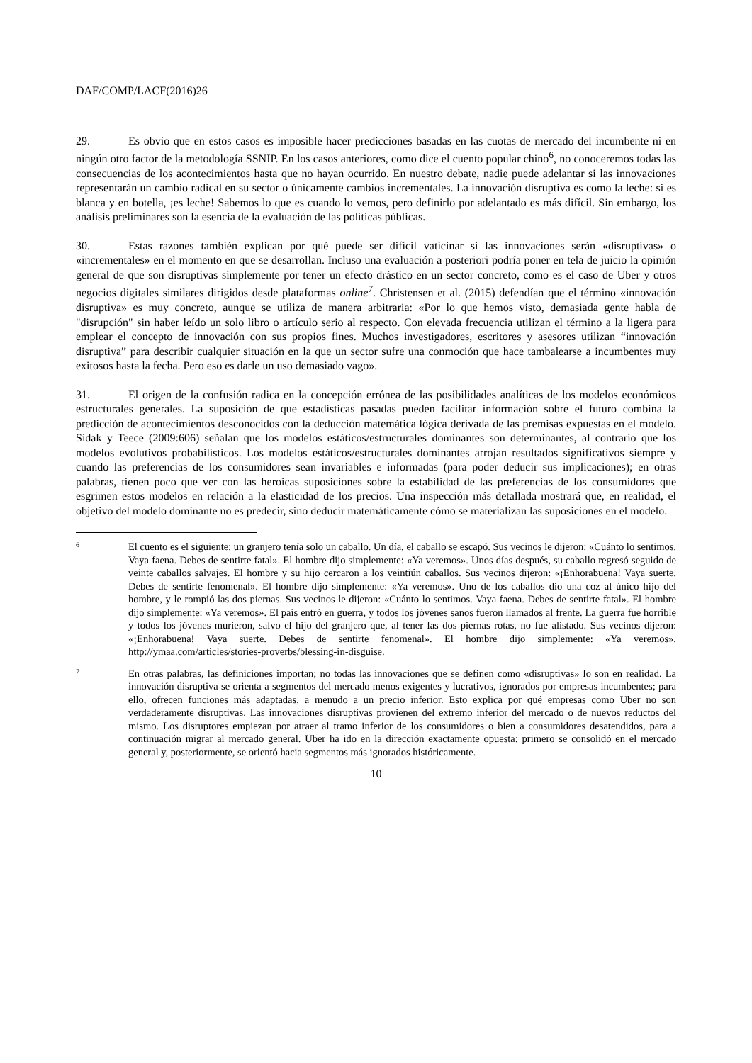DAF/COMP/LACF(2016)26
29. Es obvio que en estos casos es imposible hacer predicciones basadas en las cuotas de mercado del incumbente ni en ningún otro factor de la metodología SSNIP. En los casos anteriores, como dice el cuento popular chino<sup>6</sup>, no conoceremos todas las consecuencias de los acontecimientos hasta que no hayan ocurrido. En nuestro debate, nadie puede adelantar si las innovaciones representarán un cambio radical en su sector o únicamente cambios incrementales. La innovación disruptiva es como la leche: si es blanca y en botella, ¡es leche! Sabemos lo que es cuando lo vemos, pero definirlo por adelantado es más difícil. Sin embargo, los análisis preliminares son la esencia de la evaluación de las políticas públicas.
30. Estas razones también explican por qué puede ser difícil vaticinar si las innovaciones serán «disruptivas» o «incrementales» en el momento en que se desarrollan. Incluso una evaluación a posteriori podría poner en tela de juicio la opinión general de que son disruptivas simplemente por tener un efecto drástico en un sector concreto, como es el caso de Uber y otros negocios digitales similares dirigidos desde plataformas online<sup>7</sup>. Christensen et al. (2015) defendían que el término «innovación disruptiva» es muy concreto, aunque se utiliza de manera arbitraria: «Por lo que hemos visto, demasiada gente habla de "disrupción" sin haber leído un solo libro o artículo serio al respecto. Con elevada frecuencia utilizan el término a la ligera para emplear el concepto de innovación con sus propios fines. Muchos investigadores, escritores y asesores utilizan “innovación disruptiva” para describir cualquier situación en la que un sector sufre una conmoción que hace tambalearse a incumbentes muy exitosos hasta la fecha. Pero eso es darle un uso demasiado vago».
31. El origen de la confusión radica en la concepción errónea de las posibilidades analíticas de los modelos económicos estructurales generales. La suposición de que estadísticas pasadas pueden facilitar información sobre el futuro combina la predicción de acontecimientos desconocidos con la deducción matemática lógica derivada de las premisas expuestas en el modelo. Sidak y Teece (2009:606) señalan que los modelos estáticos/estructurales dominantes son determinantes, al contrario que los modelos evolutivos probabilísticos. Los modelos estáticos/estructurales dominantes arrojan resultados significativos siempre y cuando las preferencias de los consumidores sean invariables e informadas (para poder deducir sus implicaciones); en otras palabras, tienen poco que ver con las heroicas suposiciones sobre la estabilidad de las preferencias de los consumidores que esgrimen estos modelos en relación a la elasticidad de los precios. Una inspección más detallada mostrará que, en realidad, el objetivo del modelo dominante no es predecir, sino deducir matemáticamente cómo se materializan las suposiciones en el modelo.
6
El cuento es el siguiente: un granjero tenía solo un caballo. Un día, el caballo se escapó. Sus vecinos le dijeron: «Cuánto lo sentimos. Vaya faena. Debes de sentirte fatal». El hombre dijo simplemente: «Ya veremos». Unos días después, su caballo regresó seguido de veinte caballos salvajes. El hombre y su hijo cercaron a los veintiún caballos. Sus vecinos dijeron: «¡Enhorabuena! Vaya suerte. Debes de sentirte fenomenal». El hombre dijo simplemente: «Ya veremos». Uno de los caballos dio una coz al único hijo del hombre, y le rompió las dos piernas. Sus vecinos le dijeron: «Cuánto lo sentimos. Vaya faena. Debes de sentirte fatal». El hombre dijo simplemente: «Ya veremos». El país entró en guerra, y todos los jóvenes sanos fueron llamados al frente. La guerra fue horrible y todos los jóvenes murieron, salvo el hijo del granjero que, al tener las dos piernas rotas, no fue alistado. Sus vecinos dijeron: «¡Enhorabuena! Vaya suerte. Debes de sentirte fenomenal». El hombre dijo simplemente: «Ya veremos». http://ymaa.com/articles/stories-proverbs/blessing-in-disguise.
7
En otras palabras, las definiciones importan; no todas las innovaciones que se definen como «disruptivas» lo son en realidad. La innovación disruptiva se orienta a segmentos del mercado menos exigentes y lucrativos, ignorados por empresas incumbentes; para ello, ofrecen funciones más adaptadas, a menudo a un precio inferior. Esto explica por qué empresas como Uber no son verdaderamente disruptivas. Las innovaciones disruptivas provienen del extremo inferior del mercado o de nuevos reductos del mismo. Los disruptores empiezan por atraer al tramo inferior de los consumidores o bien a consumidores desatendidos, para a continuación migrar al mercado general. Uber ha ido en la dirección exactamente opuesta: primero se consolidó en el mercado general y, posteriormente, se orientó hacia segmentos más ignorados históricamente.
10